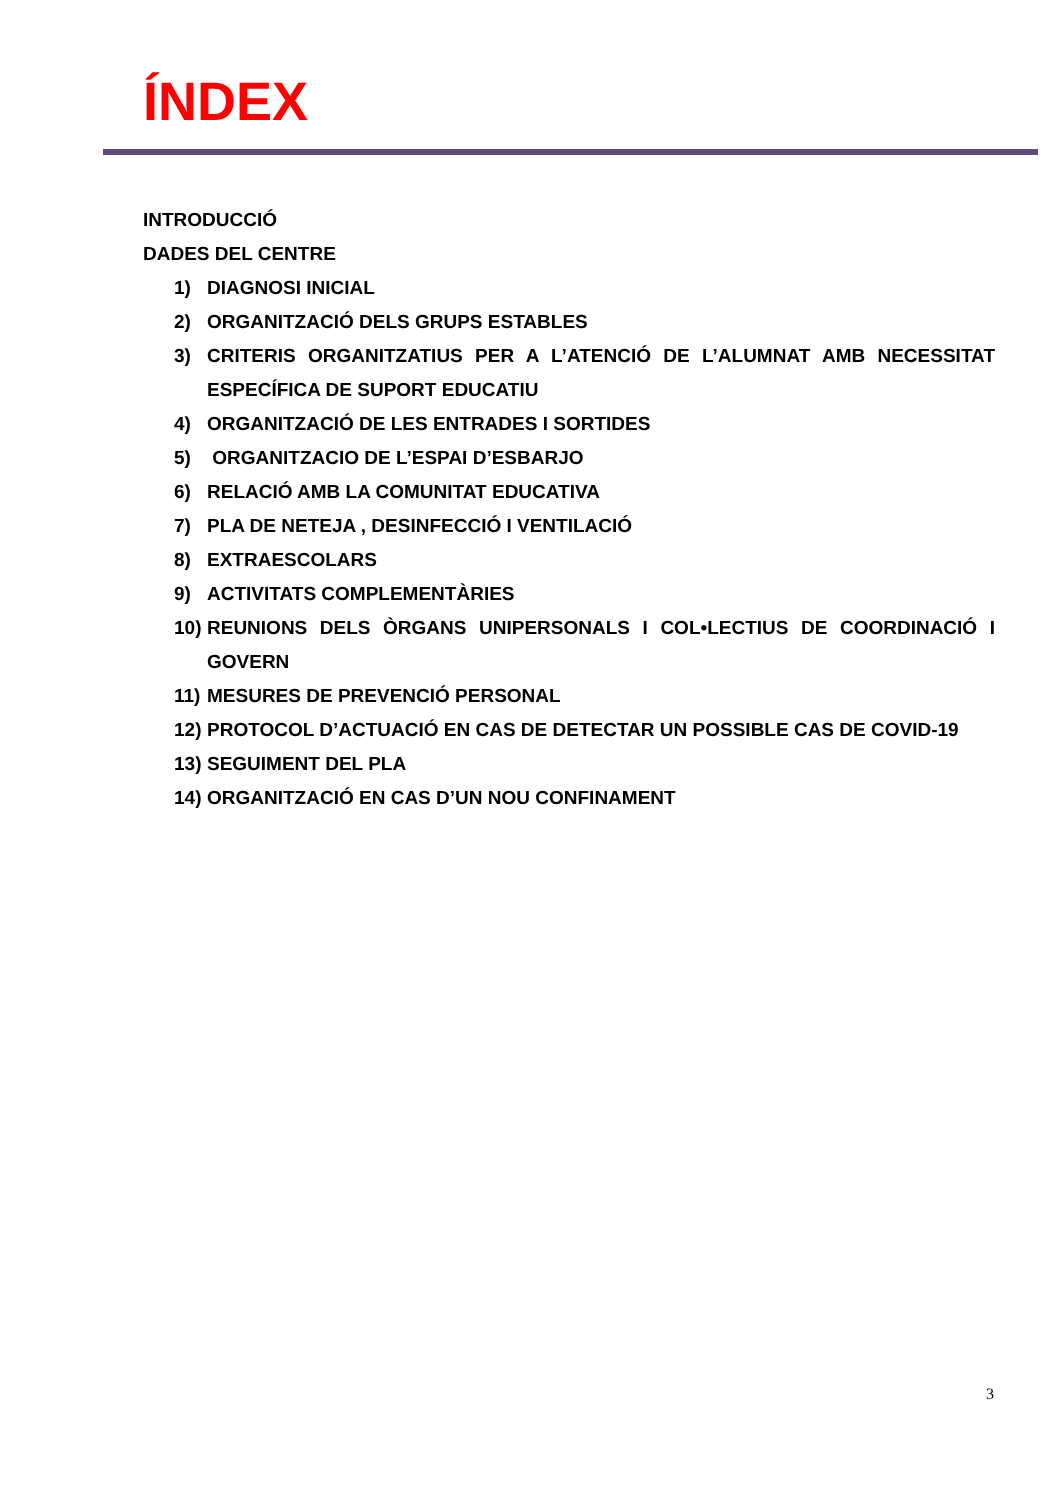ÍNDEX
INTRODUCCIÓ
DADES DEL CENTRE
1) DIAGNOSI INICIAL
2) ORGANITZACIÓ DELS GRUPS ESTABLES
3) CRITERIS ORGANITZATIUS PER A L’ATENCIÓ DE L’ALUMNAT AMB NECESSITAT ESPECÍFICA DE SUPORT EDUCATIU
4) ORGANITZACIÓ DE LES ENTRADES I SORTIDES
5) ORGANITZACIO DE L’ESPAI D’ESBARJO
6) RELACIÓ AMB LA COMUNITAT EDUCATIVA
7) PLA DE NETEJA , DESINFECCIÓ I VENTILACIÓ
8) EXTRAESCOLARS
9) ACTIVITATS COMPLEMENTÀRIES
10) REUNIONS DELS ÒRGANS UNIPERSONALS I COL•LECTIUS DE COORDINACIÓ I GOVERN
11) MESURES DE PREVENCIÓ PERSONAL
12) PROTOCOL D’ACTUACIÓ EN CAS DE DETECTAR UN POSSIBLE CAS DE COVID-19
13) SEGUIMENT DEL PLA
14) ORGANITZACIÓ EN CAS D’UN NOU CONFINAMENT
3